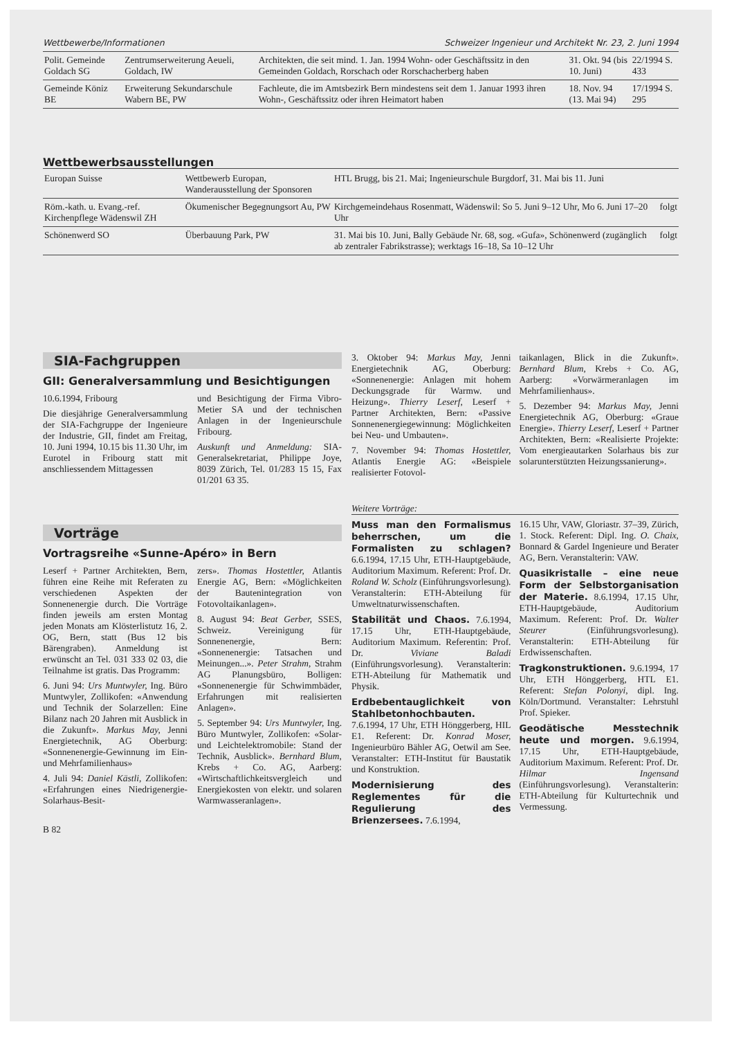Wettbewerbe/Informationen Schweizer Ingenieur und Architekt Nr. 23, 2. Juni 1994
| Polit. Gemeinde Goldach SG | Zentrumserweiterung Aeueli, Goldach, IW | Architekten, die seit mind. 1. Jan. 1994 Wohn- oder Geschäftssitz in den Gemeinden Goldach, Rorschach oder Rorschacherberg haben | 31. Okt. 94 (bis 10. Juni) | 22/1994 S. 433 |
| Gemeinde Köniz BE | Erweiterung Sekundarschule Wabern BE, PW | Fachleute, die im Amtsbezirk Bern mindestens seit dem 1. Januar 1993 ihren Wohn-, Geschäftssitz oder ihren Heimatort haben | 18. Nov. 94 (13. Mai 94) | 17/1994 S. 295 |
Wettbewerbsausstellungen
| Europan Suisse | Wettbewerb Europan, Wanderausstellung der Sponsoren | HTL Brugg, bis 21. Mai; Ingenieurschule Burgdorf, 31. Mai bis 11. Juni | |
| Röm.-kath. u. Evang.-ref. Kirchenpflege Wädenswil ZH | Ökumenischer Begegnungsort Au, PW | Kirchgemeindehaus Rosenmatt, Wädenswil: So 5. Juni 9–12 Uhr, Mo 6. Juni 17–20 Uhr | folgt |
| Schönenwerd SO | Überbauung Park, PW | 31. Mai bis 10. Juni, Bally Gebäude Nr. 68, sog. «Gufa», Schönenwerd (zugänglich ab zentraler Fabrikstrasse); werktags 16–18, Sa 10–12 Uhr | folgt |
SIA-Fachgruppen
GII: Generalversammlung und Besichtigungen
10.6.1994, Fribourg
Die diesjährige Generalversammlung der SIA-Fachgruppe der Ingenieure der Industrie, GII, findet am Freitag, 10. Juni 1994, 10.15 bis 11.30 Uhr, im Eurotel in Fribourg statt mit anschliessendem Mittagessen
und Besichtigung der Firma Vibro-Metier SA und der technischen Anlagen in der Ingenieurschule Fribourg.
Auskunft und Anmeldung: SIA-Generalsekretariat, Philippe Joye, 8039 Zürich, Tel. 01/283 15 15, Fax 01/201 63 35.
Vorträge
Vortragsreihe «Sunne-Apéro» in Bern
Leserf + Partner Architekten, Bern, führen eine Reihe mit Referaten zu verschiedenen Aspekten der Sonnenenergie durch. Die Vorträge finden jeweils am ersten Montag jeden Monats am Klösterlistutz 16, 2. OG, Bern, statt (Bus 12 bis Bärengraben). Anmeldung ist erwünscht an Tel. 031 333 02 03, die Teilnahme ist gratis. Das Programm:
6. Juni 94: Urs Muntwyler, Ing. Büro Muntwyler, Zollikofen: «Anwendung und Technik der Solarzellen: Eine Bilanz nach 20 Jahren mit Ausblick in die Zukunft». Markus May, Jenni Energietechnik, AG Oberburg: «Sonnenenergie-Gewinnung im Ein- und Mehrfamilienhaus»
4. Juli 94: Daniel Kästli, Zollikofen: «Erfahrungen eines Niedrigenergie-Solarhaus-Besit-
zers». Thomas Hostettler, Atlantis Energie AG, Bern: «Möglichkeiten der Bauteninteg­ration von Fotovoltaikanlagen».
8. August 94: Beat Gerber, SSES, Schweiz. Vereinigung für Sonnenenergie, Bern: «Sonnenenergie: Tatsachen und Meinungen...». Peter Strahm, Strahm AG Planungsbüro, Bolligen: «Sonnenenergie für Schwimmbäder, Erfahrungen mit realisierten Anlagen».
5. September 94: Urs Muntwyler, Ing. Büro Muntwyler, Zollikofen: «Solar- und Leichtelektromobile: Stand der Technik, Ausblick». Bernhard Blum, Krebs + Co. AG, Aarberg: «Wirtschaftlichkeitsvergleich und Energiekosten von elektr. und solaren Warmwasseranlagen».
B 82
3. Oktober 94: Markus May, Jenni Energietechnik AG, Oberburg: «Sonnenenergie: Anlagen mit hohem Deckungsgrade für Warmw. und Heizung». Thierry Leserf, Leserf + Partner Architekten, Bern: «Passive Sonnenenergiegewinnung: Möglichkeiten bei Neu- und Umbauten».
7. November 94: Thomas Hostettler, Atlantis Energie AG: «Beispiele realisierter Fotovol-
taikanlagen, Blick in die Zukunft». Bernhard Blum, Krebs + Co. AG, Aarberg: «Vorwärmeranlagen im Mehrfamilienhaus».
5. Dezember 94: Markus May, Jenni Energietechnik AG, Oberburg: «Graue Energie». Thierry Leserf, Leserf + Partner Architekten, Bern: «Realisierte Projekte: Vom energieautarken Solarhaus bis zur solarunterstützten Heizungssanierung».
Weitere Vorträge:
Muss man den Formalismus beherrschen, um die Formalisten zu schlagen? 6.6.1994, 17.15 Uhr, ETH-Hauptgebäude, Auditorium Maximum. Referent: Prof. Dr. Roland W. Scholz (Einführungsvorlesung). Veranstalterin: ETH-Abteilung für Umweltnaturwissenschaften.
Stabilität und Chaos. 7.6.1994, 17.15 Uhr, ETH-Hauptgebäude, Auditorium Maximum. Referentin: Prof. Dr. Viviane Baladi (Einführungsvorlesung). Veranstalterin: ETH-Abteilung für Mathematik und Physik.
Erdbebentauglichkeit von Stahlbetonhochbauten. 7.6.1994, 17 Uhr, ETH Hönggerberg, HIL E1. Referent: Dr. Konrad Moser, Ingenieurbüro Bähler AG, Oetwil am See. Veranstalter: ETH-Institut für Baustatik und Konstruktion.
Modernisierung des Reglementes für die Regulierung des Brienzersees. 7.6.1994,
16.15 Uhr, VAW, Gloriastr. 37–39, Zürich, 1. Stock. Referent: Dipl. Ing. O. Chaix, Bonnard & Gardel Ingenieure und Berater AG, Bern. Veranstalterin: VAW.
Quasikristalle – eine neue Form der Selbstorganisation der Materie. 8.6.1994, 17.15 Uhr, ETH-Hauptgebäude, Auditorium Maximum. Referent: Prof. Dr. Walter Steurer (Einführungsvorlesung). Veranstalterin: ETH-Abteilung für Erdwissenschaften.
Tragkonstruktionen. 9.6.1994, 17 Uhr, ETH Hönggerberg, HTL E1. Referent: Stefan Polonyi, dipl. Ing. Köln/Dortmund. Veranstalter: Lehrstuhl Prof. Spieker.
Geodätische Messtechnik heute und morgen. 9.6.1994, 17.15 Uhr, ETH-Hauptgebäude, Auditorium Maximum. Referent: Prof. Dr. Hilmar Ingensand (Einführungsvorlesung). Veranstalterin: ETH-Abteilung für Kulturtechnik und Vermessung.